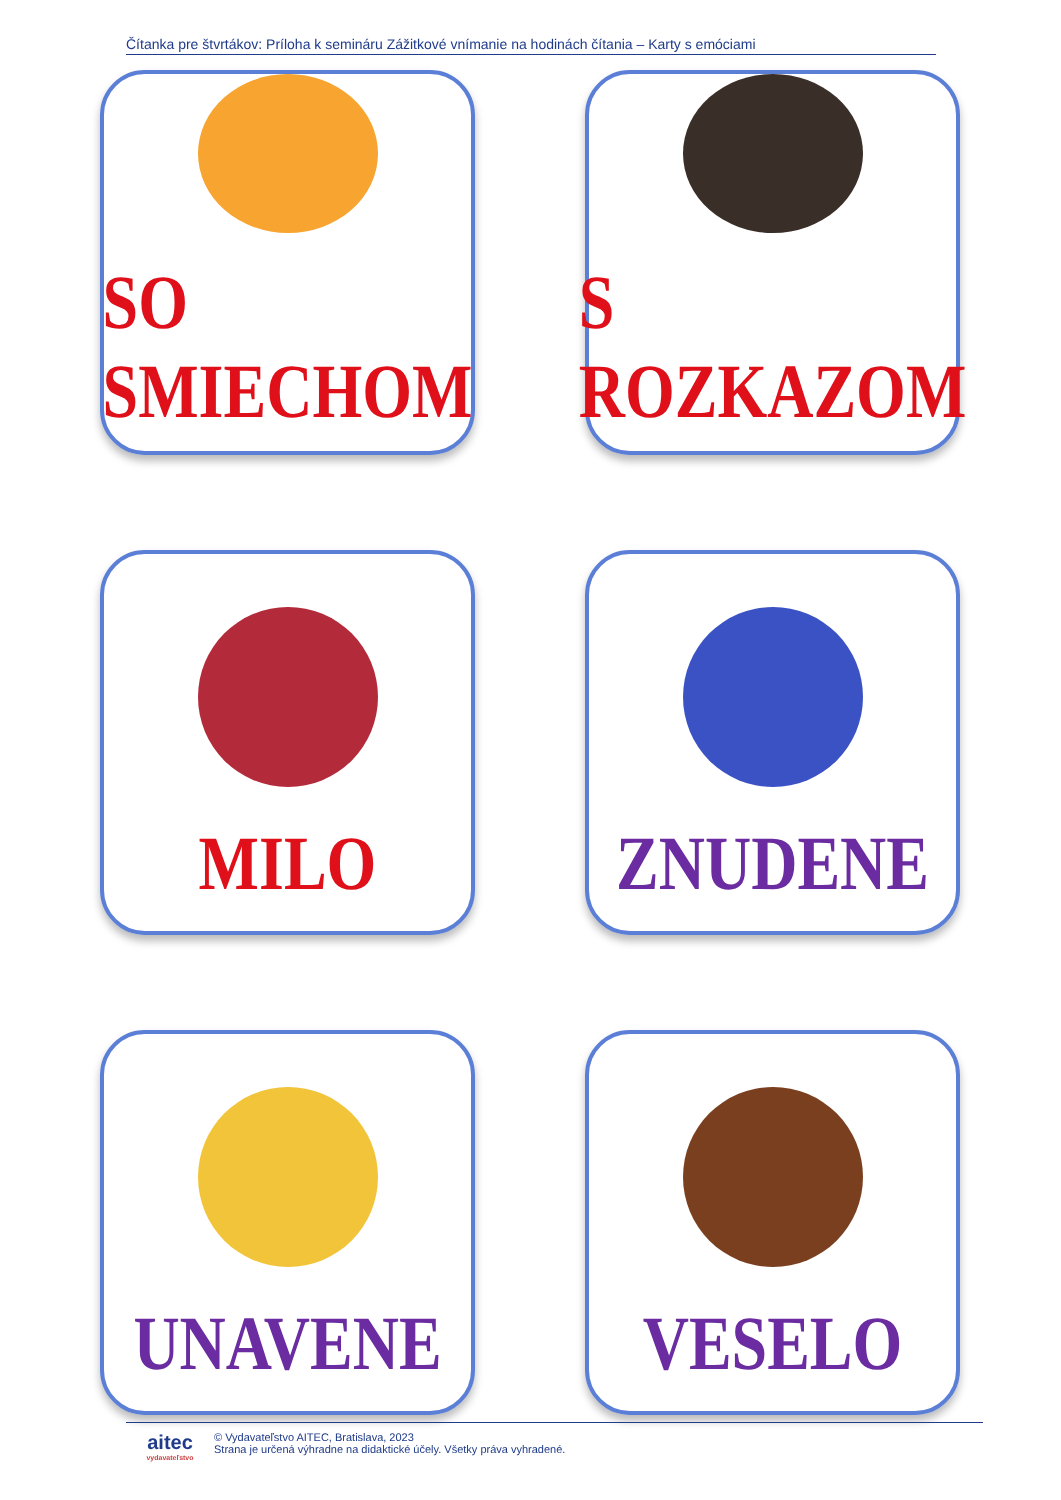Čítanka pre štvrtákov: Príloha k semináru Zážitkové vnímanie na hodinách čítania – Karty s emóciami
SO SMIECHOM
S ROZKAZOM
MILO
ZNUDENE
UNAVENE
VESELO
aitec
vydavateľstvo
© Vydavateľstvo AITEC, Bratislava, 2023
Strana je určená výhradne na didaktické účely. Všetky práva vyhradené.